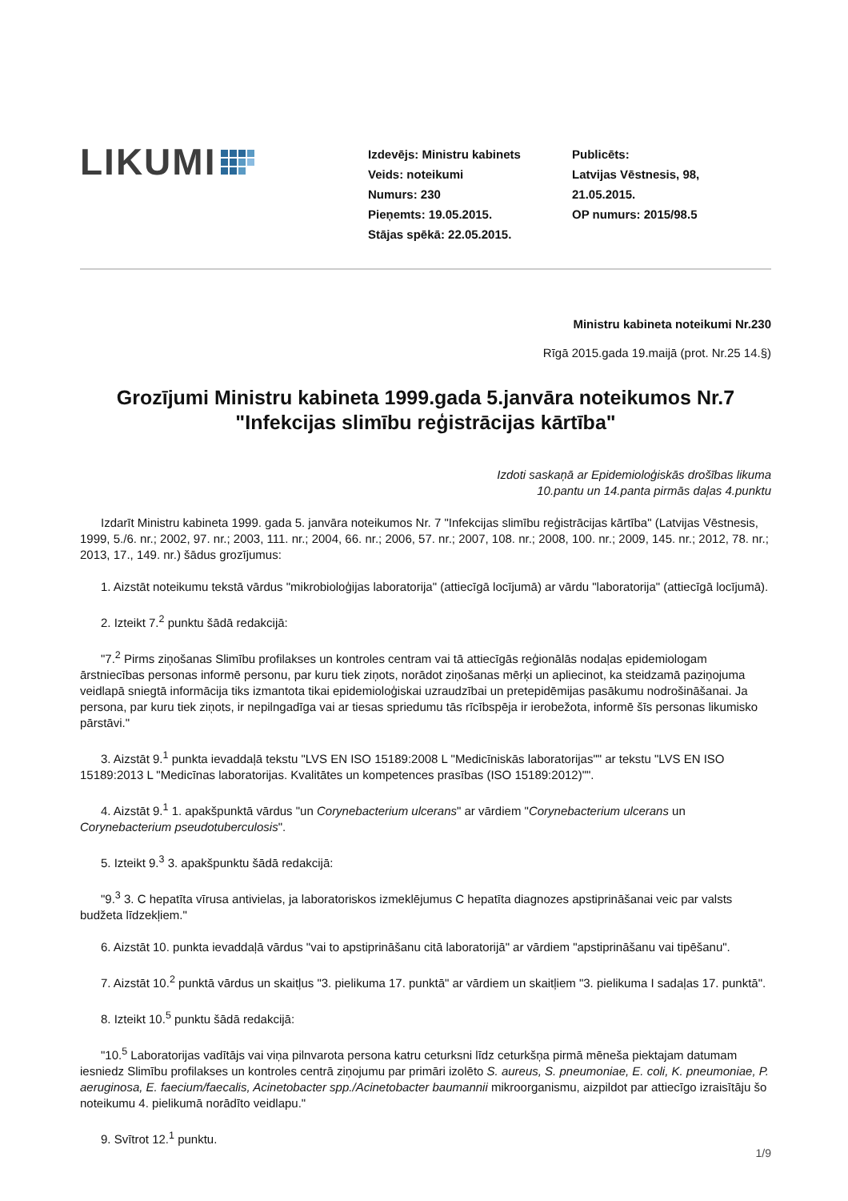LIKUMI
Izdevējs: Ministru kabinets
Veids: noteikumi
Numurs: 230
Pieņemts: 19.05.2015.
Stājas spēkā: 22.05.2015.
Publicēts:
Latvijas Vēstnesis, 98,
21.05.2015.
OP numurs: 2015/98.5
Ministru kabineta noteikumi Nr.230
Rīgā 2015.gada 19.maijā (prot. Nr.25 14.§)
Grozījumi Ministru kabineta 1999.gada 5.janvāra noteikumos Nr.7 "Infekcijas slimību reģistrācijas kārtība"
Izdoti saskaņā ar Epidemioloģiskās drošības likuma
10.pantu un 14.panta pirmās daļas 4.punktu
Izdarīt Ministru kabineta 1999. gada 5. janvāra noteikumos Nr. 7 "Infekcijas slimību reģistrācijas kārtība" (Latvijas Vēstnesis, 1999, 5./6. nr.; 2002, 97. nr.; 2003, 111. nr.; 2004, 66. nr.; 2006, 57. nr.; 2007, 108. nr.; 2008, 100. nr.; 2009, 145. nr.; 2012, 78. nr.; 2013, 17., 149. nr.) šādus grozījumus:
1. Aizstāt noteikumu tekstā vārdus "mikrobioloģijas laboratorija" (attiecīgā locījumā) ar vārdu "laboratorija" (attiecīgā locījumā).
2. Izteikt 7.<sup>2</sup> punktu šādā redakcijā:
"7.<sup>2</sup> Pirms ziņošanas Slimību profilakses un kontroles centram vai tā attiecīgās reģionālās nodaļas epidemiologam ārstniecības personas informē personu, par kuru tiek ziņots, norādot ziņošanas mērķi un apliecinot, ka steidzamā paziņojuma veidlapā sniegtā informācija tiks izmantota tikai epidemioloģiskai uzraudzībai un pretepidēmijas pasākumu nodrošināšanai. Ja persona, par kuru tiek ziņots, ir nepilngadīga vai ar tiesas spriedumu tās rīcībspēja ir ierobežota, informē šīs personas likumisko pārstāvi."
3. Aizstāt 9.<sup>1</sup> punkta ievaddaļā tekstu "LVS EN ISO 15189:2008 L "Medicīniskās laboratorijas"" ar tekstu "LVS EN ISO 15189:2013 L "Medicīnas laboratorijas. Kvalitātes un kompetences prasības (ISO 15189:2012)"".
4. Aizstāt 9.<sup>1</sup> 1. apakšpunktā vārdus "un Corynebacterium ulcerans" ar vārdiem "Corynebacterium ulcerans un Corynebacterium pseudotuberculosis".
5. Izteikt 9.<sup>3</sup> 3. apakšpunktu šādā redakcijā:
"9.<sup>3</sup> 3. C hepatīta vīrusa antivielas, ja laboratoriskos izmeklējumus C hepatīta diagnozes apstiprināšanai veic par valsts budžeta līdzekļiem."
6. Aizstāt 10. punkta ievaddaļā vārdus "vai to apstiprināšanu citā laboratorijā" ar vārdiem "apstiprināšanu vai tipēšanu".
7. Aizstāt 10.<sup>2</sup> punktā vārdus un skaitļus "3. pielikuma 17. punktā" ar vārdiem un skaitļiem "3. pielikuma I sadaļas 17. punktā".
8. Izteikt 10.<sup>5</sup> punktu šādā redakcijā:
"10.<sup>5</sup> Laboratorijas vadītājs vai viņa pilnvarota persona katru ceturksni līdz ceturkšņa pirmā mēneša piektajam datumam iesniedz Slimību profilakses un kontroles centrā ziņojumu par primāri izolēto S. aureus, S. pneumoniae, E. coli, K. pneumoniae, P. aeruginosa, E. faecium/faecalis, Acinetobacter spp./Acinetobacter baumannii mikroorganismu, aizpildot par attiecīgo izraisītāju šo noteikumu 4. pielikumā norādīto veidlapu."
9. Svītrot 12.<sup>1</sup> punktu.
1/9